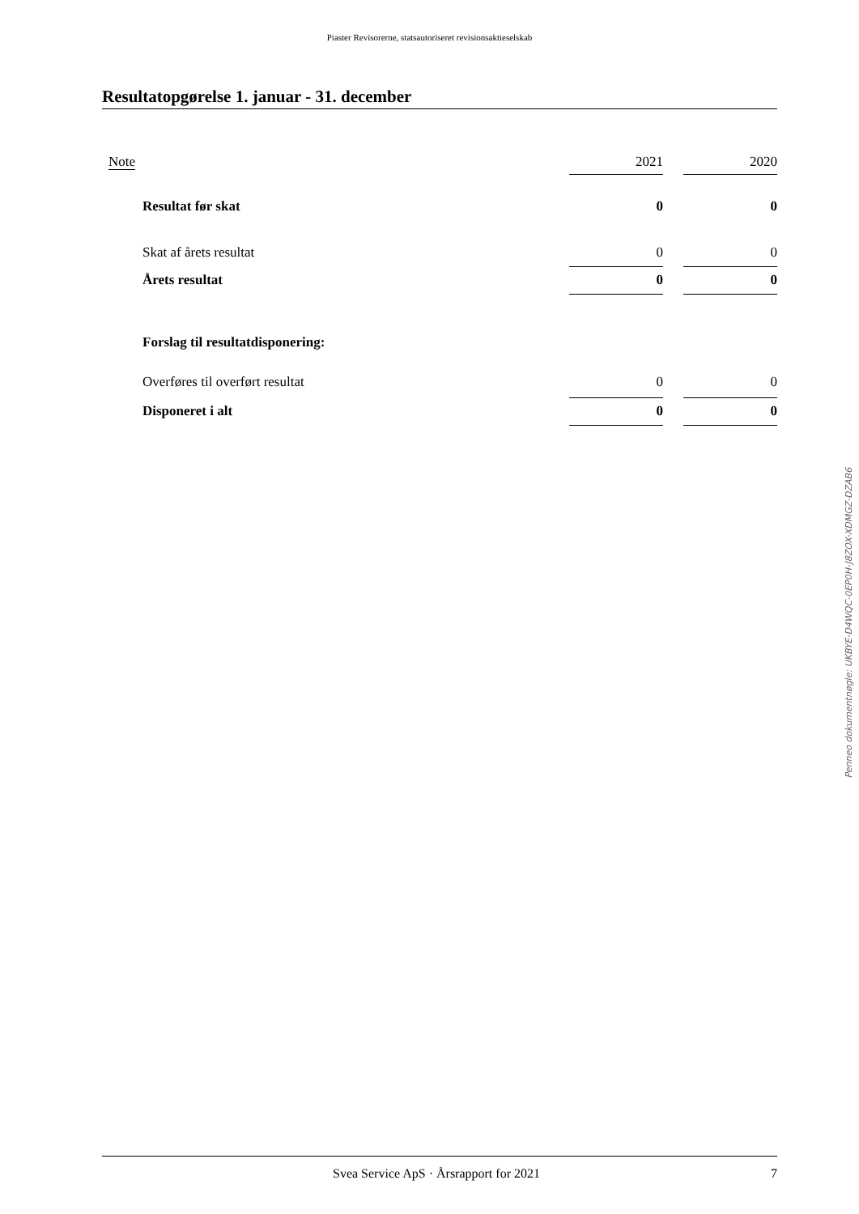Piaster Revisorerne, statsautoriseret revisionsaktieselskab
Resultatopgørelse 1. januar - 31. december
| Note | | 2021 | | 2020 |
| | Resultat før skat | 0 | | 0 |
| | Skat af årets resultat | 0 | | 0 |
| | Årets resultat | 0 | | 0 |
| | Forslag til resultatdisponering: | | | |
| | Overføres til overført resultat | 0 | | 0 |
| | Disponeret i alt | 0 | | 0 |
Penneo dokumentnøgle: UKBYE-D4WQC-0EP0H-J8ZOX-XDMGZ-DZAB6
Svea Service ApS · Årsrapport for 2021
7